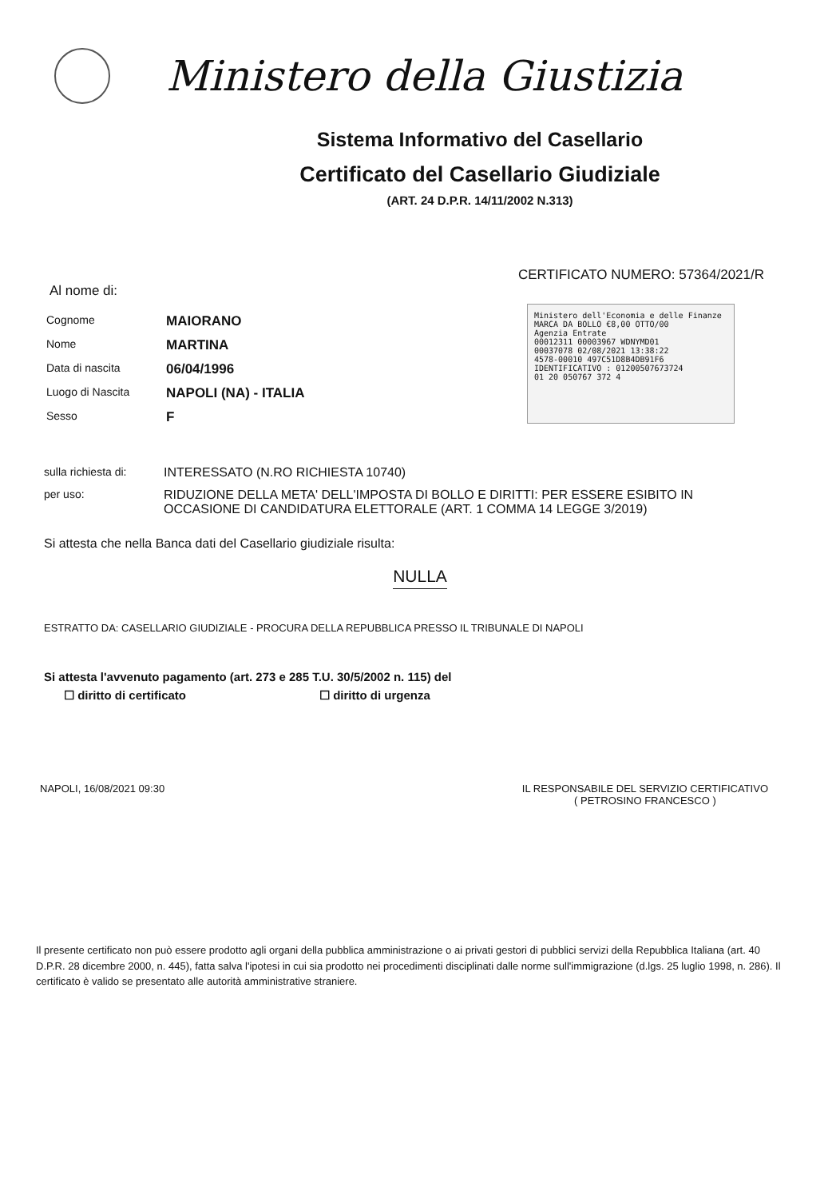Ministero della Giustizia
Sistema Informativo del Casellario
Certificato del Casellario Giudiziale
(ART. 24 D.P.R. 14/11/2002 N.313)
CERTIFICATO NUMERO: 57364/2021/R
Al nome di:
Cognome
MAIORANO
Nome
MARTINA
Data di nascita
06/04/1996
Luogo di Nascita
NAPOLI (NA) - ITALIA
Sesso
F
Ministero dell'Economia e delle Finanze MARCA DA BOLLO €8,00 OTTO/00
Agenzia Entrate
00012311 00003967 WDNYMD01
00037078 02/08/2021 13:38:22
4578-00010 497C51D8B4DB91F6
IDENTIFICATIVO : 01200507673724
01 20 050767 372 4
sulla richiesta di:
INTERESSATO (N.RO RICHIESTA 10740)
per uso: RIDUZIONE DELLA META' DELL'IMPOSTA DI BOLLO E DIRITTI: PER ESSERE ESIBITO IN OCCASIONE DI CANDIDATURA ELETTORALE (ART. 1 COMMA 14 LEGGE 3/2019)
Si attesta che nella Banca dati del Casellario giudiziale risulta:
NULLA
ESTRATTO DA: CASELLARIO GIUDIZIALE - PROCURA DELLA REPUBBLICA PRESSO IL TRIBUNALE DI NAPOLI
Si attesta l'avvenuto pagamento (art. 273 e 285 T.U. 30/5/2002 n. 115) del
☐ diritto di certificato ☐ diritto di urgenza
NAPOLI, 16/08/2021 09:30 IL RESPONSABILE DEL SERVIZIO CERTIFICATIVO
( PETROSINO FRANCESCO )
Il presente certificato non può essere prodotto agli organi della pubblica amministrazione o ai privati gestori di pubblici servizi della Repubblica Italiana (art. 40 D.P.R. 28 dicembre 2000, n. 445), fatta salva l'ipotesi in cui sia prodotto nei procedimenti disciplinati dalle norme sull'immigrazione (d.lgs. 25 luglio 1998, n. 286). Il certificato è valido se presentato alle autorità amministrative straniere.